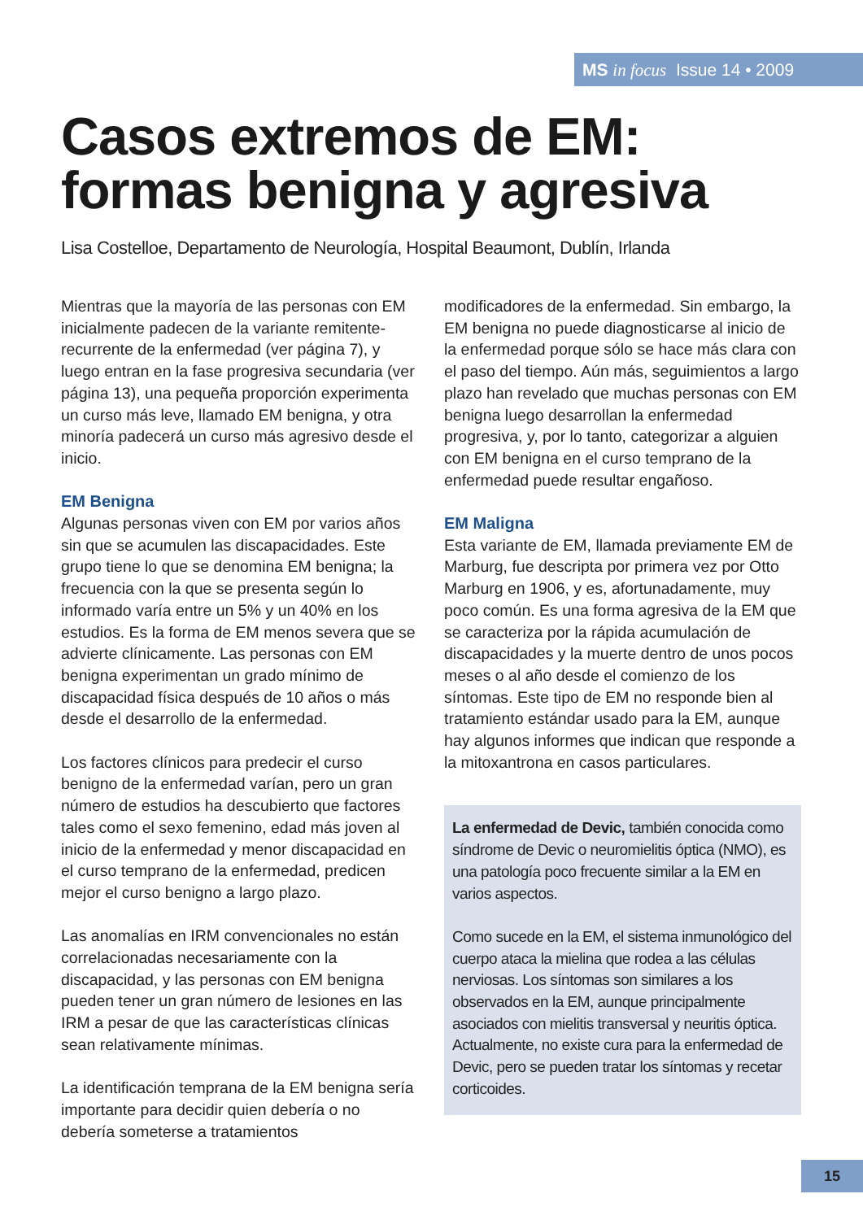MS in focus Issue 14 • 2009
Casos extremos de EM:
formas benigna y agresiva
Lisa Costelloe, Departamento de Neurología, Hospital Beaumont, Dublín, Irlanda
Mientras que la mayoría de las personas con EM inicialmente padecen de la variante remitente-recurrente de la enfermedad (ver página 7), y luego entran en la fase progresiva secundaria (ver página 13), una pequeña proporción experimenta un curso más leve, llamado EM benigna, y otra minoría padecerá un curso más agresivo desde el inicio.
EM Benigna
Algunas personas viven con EM por varios años sin que se acumulen las discapacidades. Este grupo tiene lo que se denomina EM benigna; la frecuencia con la que se presenta según lo informado varía entre un 5% y un 40% en los estudios. Es la forma de EM menos severa que se advierte clínicamente. Las personas con EM benigna experimentan un grado mínimo de discapacidad física después de 10 años o más desde el desarrollo de la enfermedad.
Los factores clínicos para predecir el curso benigno de la enfermedad varían, pero un gran número de estudios ha descubierto que factores tales como el sexo femenino, edad más joven al inicio de la enfermedad y menor discapacidad en el curso temprano de la enfermedad, predicen mejor el curso benigno a largo plazo.
Las anomalías en IRM convencionales no están correlacionadas necesariamente con la discapacidad, y las personas con EM benigna pueden tener un gran número de lesiones en las IRM a pesar de que las características clínicas sean relativamente mínimas.
La identificación temprana de la EM benigna sería importante para decidir quien debería o no debería someterse a tratamientos
modificadores de la enfermedad. Sin embargo, la EM benigna no puede diagnosticarse al inicio de la enfermedad porque sólo se hace más clara con el paso del tiempo. Aún más, seguimientos a largo plazo han revelado que muchas personas con EM benigna luego desarrollan la enfermedad progresiva, y, por lo tanto, categorizar a alguien con EM benigna en el curso temprano de la enfermedad puede resultar engañoso.
EM Maligna
Esta variante de EM, llamada previamente EM de Marburg, fue descripta por primera vez por Otto Marburg en 1906, y es, afortunadamente, muy poco común. Es una forma agresiva de la EM que se caracteriza por la rápida acumulación de discapacidades y la muerte dentro de unos pocos meses o al año desde el comienzo de los síntomas. Este tipo de EM no responde bien al tratamiento estándar usado para la EM, aunque hay algunos informes que indican que responde a la mitoxantrona en casos particulares.
La enfermedad de Devic, también conocida como síndrome de Devic o neuromielitis óptica (NMO), es una patología poco frecuente similar a la EM en varios aspectos.
Como sucede en la EM, el sistema inmunológico del cuerpo ataca la mielina que rodea a las células nerviosas. Los síntomas son similares a los observados en la EM, aunque principalmente asociados con mielitis transversal y neuritis óptica. Actualmente, no existe cura para la enfermedad de Devic, pero se pueden tratar los síntomas y recetar corticoides.
15